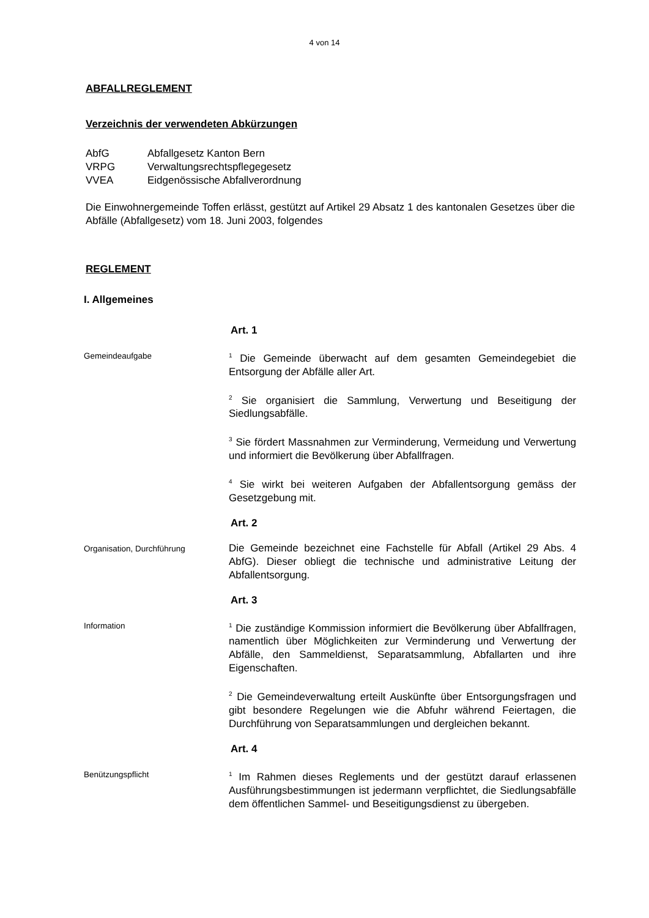4 von 14
ABFALLREGLEMENT
Verzeichnis der verwendeten Abkürzungen
AbfG Abfallgesetz Kanton Bern
VRPG Verwaltungsrechtspflegegesetz
VVEA Eidgenössische Abfallverordnung
Die Einwohnergemeinde Toffen erlässt, gestützt auf Artikel 29 Absatz 1 des kantonalen Gesetzes über die Abfälle (Abfallgesetz) vom 18. Juni 2003, folgendes
REGLEMENT
I. Allgemeines
Art. 1
Gemeindeaufgabe
<sup>1</sup> Die Gemeinde überwacht auf dem gesamten Gemeindegebiet die Entsorgung der Abfälle aller Art.
<sup>2</sup> Sie organisiert die Sammlung, Verwertung und Beseitigung der Siedlungsabfälle.
<sup>3</sup> Sie fördert Massnahmen zur Verminderung, Vermeidung und Verwertung und informiert die Bevölkerung über Abfallfragen.
<sup>4</sup> Sie wirkt bei weiteren Aufgaben der Abfallentsorgung gemäss der Gesetzgebung mit.
Art. 2
Organisation, Durchführung
Die Gemeinde bezeichnet eine Fachstelle für Abfall (Artikel 29 Abs. 4 AbfG). Dieser obliegt die technische und administrative Leitung der Abfallentsorgung.
Art. 3
Information
<sup>1</sup> Die zuständige Kommission informiert die Bevölkerung über Abfallfragen, namentlich über Möglichkeiten zur Verminderung und Verwertung der Abfälle, den Sammeldienst, Separatsammlung, Abfallarten und ihre Eigenschaften.
<sup>2</sup> Die Gemeindeverwaltung erteilt Auskünfte über Entsorgungsfragen und gibt besondere Regelungen wie die Abfuhr während Feiertagen, die Durchführung von Separatsammlungen und dergleichen bekannt.
Art. 4
Benützungspflicht
<sup>1</sup> Im Rahmen dieses Reglements und der gestützt darauf erlassenen Ausführungsbestimmungen ist jedermann verpflichtet, die Siedlungsabfälle dem öffentlichen Sammel- und Beseitigungsdienst zu übergeben.